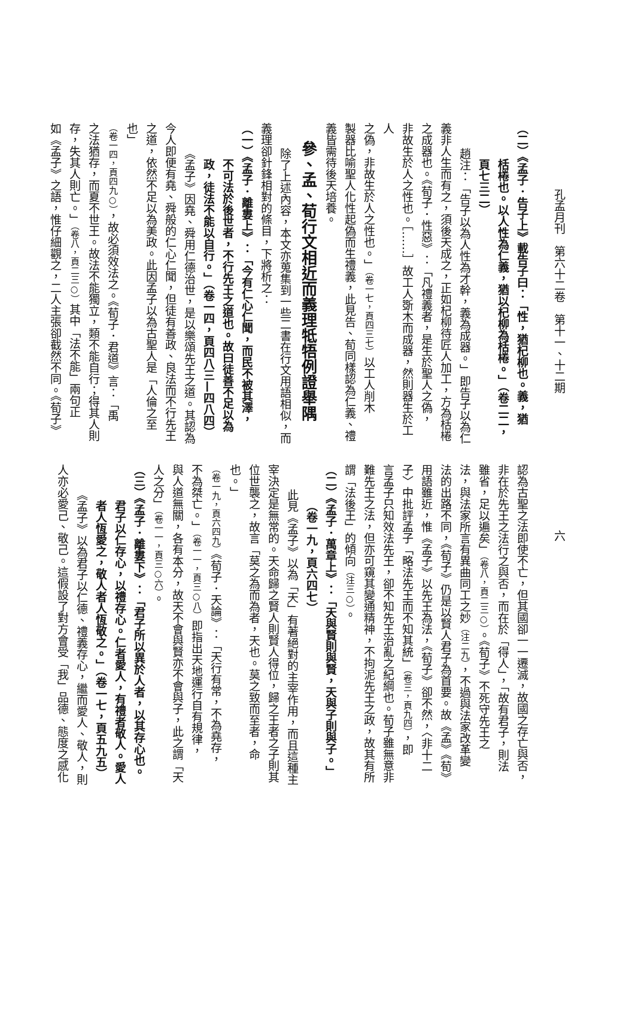孔孟月刊　第六十二卷　第十一、十二期
（二）《孟子．告子上》載告子曰：「性，猶杞柳也。義，猶
栝棬也。以人性為仁義，猶以杞柳為栝棬。」（卷二二，
頁七三二）
趙注：「告子以為人性為才幹，義為成器。」即告子以為仁
義非人生而有之，須後天成之，正如杞柳待匠人加工，方為栝棬
之成器也。《荀子．性惡》：「凡禮義者，是生於聖人之偽，
非故生於人之性也。［……］故工人斲木而成器，然則器生於工人
之偽，非故生於人之性也。」（卷一七，頁四三七）以工人削木
製器比喻聖人化性起偽而生禮義，此見告、荀同樣認為仁義、禮
義皆需待後天培養。
參、孟、荀行文相近而義理牴牾例證舉隅
除了上述內容，本文亦蒐集到一些二書在行文用語相似，而
義理卻針鋒相對的條目，下將析之：
（一）《孟子．離婁上》：「今有仁心仁聞，而民不被其澤，
不可法於後世者，不行先王之道也。故曰徒善不足以為
政，徒法不能以自行。」（卷一四，頁四八三—四八四）
《孟子》因堯、舜用仁德治世，是以樂頌先王之道。其認為
今人即便有堯、舜般的仁心仁聞，但徒有善政、良法而不行先王
之道，依然不足以為美政。此因孟子以為古聖人是「人倫之至也」
（卷一四，頁四九○），故必須效法之。《荀子．君道》言：「禹
之法猶存，而夏不世王。故法不能獨立，類不能自行；得其人則
存，失其人則亡。」（卷八，頁二三○）其中「法不能」兩句正
如《孟子》之語，惟仔細觀之，二人主張卻截然不同。《荀子》
六
認為古聖之法即使不亡，但其國卻一一遷滅，故國之存亡與否，
非在於先王之法行之與否，而在於「得人」，「故有君子，則法
雖省，足以遍矣」（卷八，頁二三○）。《荀子》不死守先王之
法，與法家所言有異曲同工之妙（注二九），不過與法家改革變
法的出路不同，《荀子》仍是以賢人君子為首要。故《孟》《荀》
用語雖近，惟《孟子》以先王為法，《荀子》卻不然，〈非十二
子〉中批評孟子「略法先王而不知其統」（卷三，頁九四），即
言孟子只知效法先王，卻不知先王治亂之紀綱也。荀子雖無意非
難先王之法，但亦可窺其變通精神，不拘泥先王之政，故其有所
謂「法後王」的傾向（注三○）。
（二）《孟子．萬章上》：「天與賢則與賢，天與子則與子。」
（卷一九，頁六四七）
此見《孟子》以為「天」有著絕對的主宰作用，而且這種主
宰決定是無常的。天命歸之賢人則賢人得位，歸之王者之子則其
位世襲之，故言「莫之為而為者，天也。莫之致而至者，命也。」
（卷一九，頁六四九）《荀子．天論》：「天行有常，不為堯存，
不為桀亡。」（卷一一，頁三○八）即指出天地運行自有規律，
與人道無關，各有本分，故天不會與賢亦不會與子，此之謂「天
人之分」（卷一一，頁三○六）。
（三）《孟子．離婁下》：「君子所以異於人者，以其存心也。
君子以仁存心，以禮存心。仁者愛人，有禮者敬人。愛人
者人恆愛之，敬人者人恆敬之。」（卷一七，頁五九五）
《孟子》以為君子以仁德、禮義存心，繼而愛人、敬人，則
人亦必愛己、敬己。這假設了對方會受「我」品德、態度之感化